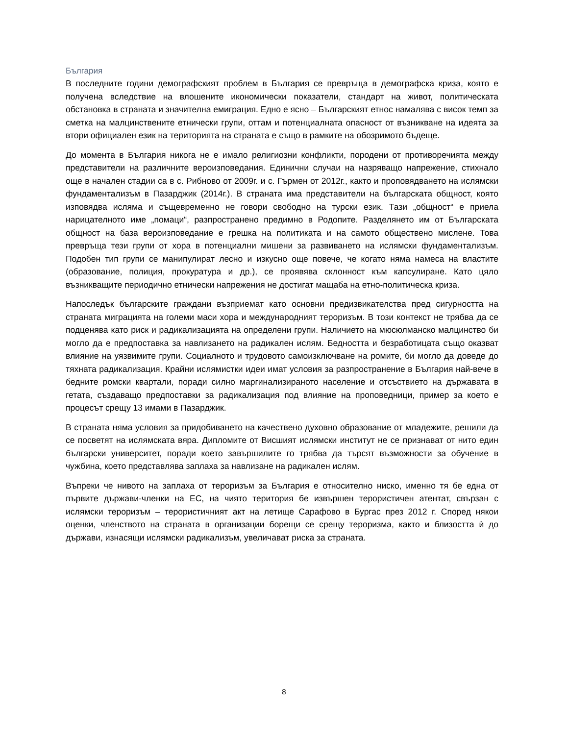България
В последните години демографският проблем в България се превръща в демографска криза, която е получена вследствие на влошените икономически показатели, стандарт на живот, политическата обстановка в страната и значителна емиграция. Едно е ясно – Българският етнос намалява с висок темп за сметка на малцинствените етнически групи, оттам и потенциалната опасност от възникване на идеята за втори официален език на територията на страната е също в рамките на обозримото бъдеще.
До момента в България никога не е имало религиозни конфликти, породени от противоречията между представители на различните вероизповедания. Единични случаи на назряващо напрежение, стихнало още в начален стадии са в с. Рибново от 2009г. и с. Гърмен от 2012г., както и проповядването на ислямски фундаментализъм в Пазарджик (2014г.). В страната има представители на българската общност, която изповядва исляма и същевременно не говори свободно на турски език. Тази „общност“ е приела нарицателното име „помаци“, разпространено предимно в Родопите. Разделянето им от Българската общност на база вероизповедание е грешка на политиката и на самото обществено мислене. Това превръща тези групи от хора в потенциални мишени за развиването на ислямски фундаментализъм. Подобен тип групи се манипулират лесно и изкусно още повече, че когато няма намеса на властите (образование, полиция, прокуратура и др.), се проявява склонност към капсулиране. Като цяло възникващите периодично етнически напрежения не достигат мащаба на етно-политическа криза.
Напоследък българските граждани възприемат като основни предизвикателства пред сигурността на страната миграцията на големи маси хора и международният тероризъм. В този контекст не трябва да се подценява като риск и радикализацията на определени групи. Наличието на мюсюлманско малцинство би могло да е предпоставка за навлизането на радикален ислям. Бедността и безработицата също оказват влияние на уязвимите групи. Социалното и трудовото самоизключване на ромите, би могло да доведе до тяхната радикализация. Крайни ислямистки идеи имат условия за разпространение в България най-вече в бедните ромски квартали, поради силно маргинализираното население и отсъствието на държавата в гетата, създаващо предпоставки за радикализация под влияние на проповедници, пример за което е процесът срещу 13 имами в Пазарджик.
В страната няма условия за придобиването на качествено духовно образование от младежите, решили да се посветят на ислямската вяра. Дипломите от Висшият ислямски институт не се признават от нито един български университет, поради което завършилите го трябва да търсят възможности за обучение в чужбина, което представлява заплаха за навлизане на радикален ислям.
Въпреки че нивото на заплаха от тероризъм за България е относително ниско, именно тя бе една от първите държави-членки на ЕС, на чиято територия бе извършен терористичен атентат, свързан с ислямски тероризъм – терористичният акт на летище Сарафово в Бургас през 2012 г. Според някои оценки, членството на страната в организации борещи се срещу тероризма, както и близостта ѝ до държави, изнасящи ислямски радикализъм, увеличават риска за страната.
8